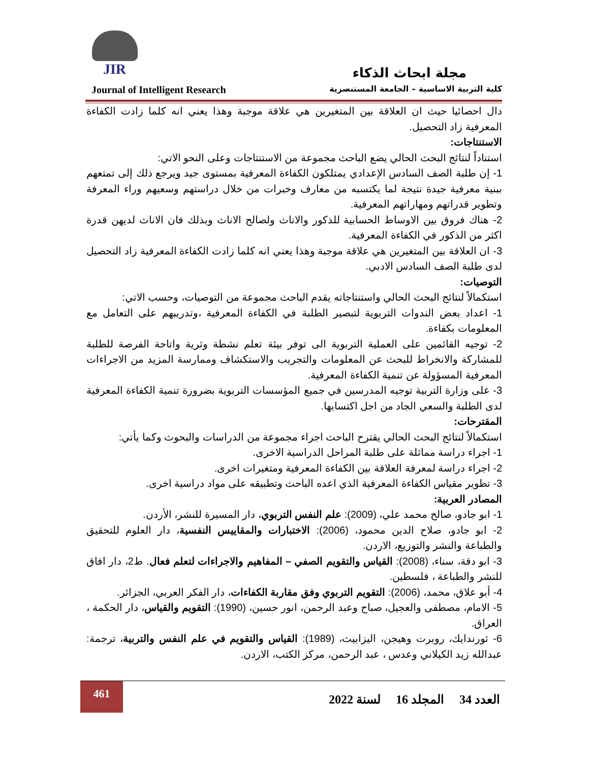JIR
مجلة ابحاث الذكاء
Journal of Intelligent Research كلية التربية الاساسية – الجامعة المستنصرية
دال احصائيا حيث ان العلاقة بين المتغيرين هي علاقة موجبة وهذا يعني انه كلما زادت الكفاءة المعرفية زاد التحصيل.
الاستنتاجات:
استناداً لنتائج البحث الحالي يضع الباحث مجموعة من الاستنتاجات وعلى النحو الاتي:
1- إن طلبة الصف السادس الإعدادي يمتلكون الكفاءة المعرفية بمستوى جيد ويرجع ذلك إلى تمتعهم ببنية معرفية جيدة نتيجة لما يكتسبه من معارف وخبرات من خلال دراستهم وسعيهم وراء المعرفة وتطوير قدراتهم ومهاراتهم المعرفية.
2- هناك فروق بين الاوساط الحسابية للذكور والاناث ولصالح الاناث وبذلك فان الاناث لديهن قدرة اكثر من الذكور في الكفاءة المعرفية.
3- ان العلاقة بين المتغيرين هي علاقة موجبة وهذا يعني انه كلما زادت الكفاءة المعرفية زاد التحصيل لدى طلبة الصف السادس الادبي.
التوصيات:
استكمالاً لنتائج البحث الحالي واستنتاجاته يقدم الباحث مجموعة من التوصيات، وحسب الاتي:
1- اعداد بعض الندوات التربوية لتبصير الطلبة في الكفاءة المعرفية ،وتدريبهم على التعامل مع المعلومات بكفاءة.
2- توجيه القائمين على العملية التربوية الى توفر بيئة تعلم نشطة وثرية واتاحة الفرصة للطلبة للمشاركة والانخراط للبحث عن المعلومات والتجريب والاستكشاف وممارسة المزيد من الاجراءات المعرفية المسؤولة عن تنمية الكفاءة المعرفية.
3- على وزارة التربية توجيه المدرسين في جميع المؤسسات التربوية بضرورة تنمية الكفاءة المعرفية لدى الطلبة والسعي الجاد من اجل اكتسابها.
المقترحات:
استكمالاً لنتائج البحث الحالي يقترح الباحث اجراء مجموعة من الدراسات والبحوث وكما يأتي:
1- اجراء دراسة مماثلة على طلبة المراحل الدراسية الاخرى.
2- اجراء دراسة لمعرفة العلاقة بين الكفاءة المعرفية ومتغيرات اخرى.
3- تطوير مقياس الكفاءة المعرفية الذي اعده الباحث وتطبيقه على مواد دراسية اخرى.
المصادر العربية:
1- ابو جادو، صالح محمد علي، (2009): علم النفس التربوي، دار المسيرة للنشر، الأردن.
2- ابو جادو، صلاح الدين محمود، (2006): الاختبارات والمقاييس النفسية، دار العلوم للتحقيق والطباعة والنشر والتوزيع، الاردن.
3- ابو دقة، سناء، (2008): القياس والتقويم الصفي – المفاهيم والاجراءات لتعلم فعال. ط2، دار افاق للنشر والطباعة ، فلسطين.
4- أبو علاق، محمد، (2006): التقويم التربوي وفق مقاربة الكفاءات، دار الفكر العربي، الجزائر.
5- الامام، مصطفى والعجيل، صباح وعبد الرحمن، انور حسين، (1990): التقويم والقياس، دار الحكمة ، العراق.
6- ثورندايك، روبرت وهيجن، اليزابيث، (1989): القياس والتقويم في علم النفس والتربية، ترجمة: عبدالله زيد الكيلاني وعدس ، عبد الرحمن، مركز الكتب، الاردن.
461
العدد 34 المجلد 16 لسنة 2022